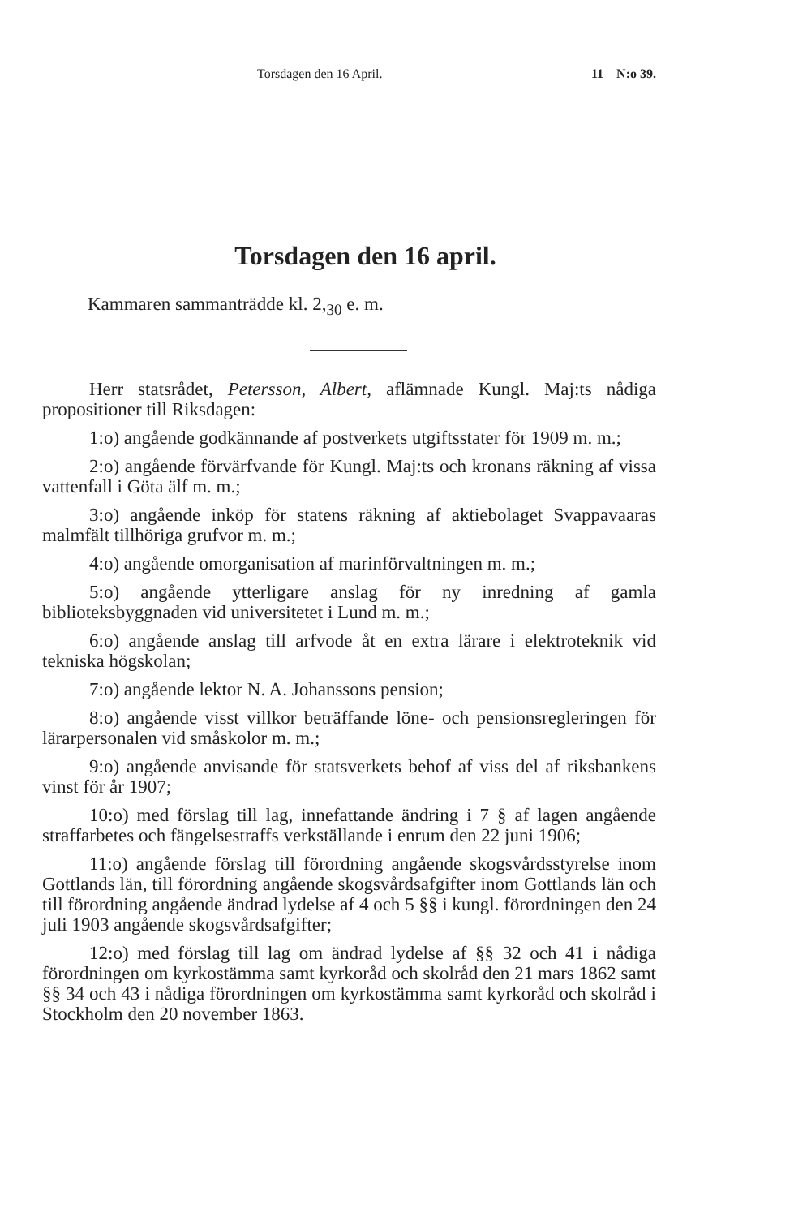Torsdagen den 16 April. 11 N:o 39.
Torsdagen den 16 april.
Kammaren sammanträdde kl. 2,<sub>30</sub> e. m.
Herr statsrådet, Petersson, Albert, aflämnade Kungl. Maj:ts nådiga propositioner till Riksdagen:
1:o) angående godkännande af postverkets utgiftsstater för 1909 m. m.;
2:o) angående förvärfvande för Kungl. Maj:ts och kronans räkning af vissa vattenfall i Göta älf m. m.;
3:o) angående inköp för statens räkning af aktiebolaget Svappavaaras malmfält tillhöriga grufvor m. m.;
4:o) angående omorganisation af marinförvaltningen m. m.;
5:o) angående ytterligare anslag för ny inredning af gamla biblioteksbyggnaden vid universitetet i Lund m. m.;
6:o) angående anslag till arfvode åt en extra lärare i elektroteknik vid tekniska högskolan;
7:o) angående lektor N. A. Johanssons pension;
8:o) angående visst villkor beträffande löne- och pensionsregleringen för lärarpersonalen vid småskolor m. m.;
9:o) angående anvisande för statsverkets behof af viss del af riksbankens vinst för år 1907;
10:o) med förslag till lag, innefattande ändring i 7 § af lagen angående straffarbetes och fängelsestraffs verkställande i enrum den 22 juni 1906;
11:o) angående förslag till förordning angående skogsvårdsstyrelse inom Gottlands län, till förordning angående skogsvårdsafgifter inom Gottlands län och till förordning angående ändrad lydelse af 4 och 5 §§ i kungl. förordningen den 24 juli 1903 angående skogsvårdsafgifter;
12:o) med förslag till lag om ändrad lydelse af §§ 32 och 41 i nådiga förordningen om kyrkostämma samt kyrkoråd och skolråd den 21 mars 1862 samt §§ 34 och 43 i nådiga förordningen om kyrkostämma samt kyrkoråd och skolråd i Stockholm den 20 november 1863.